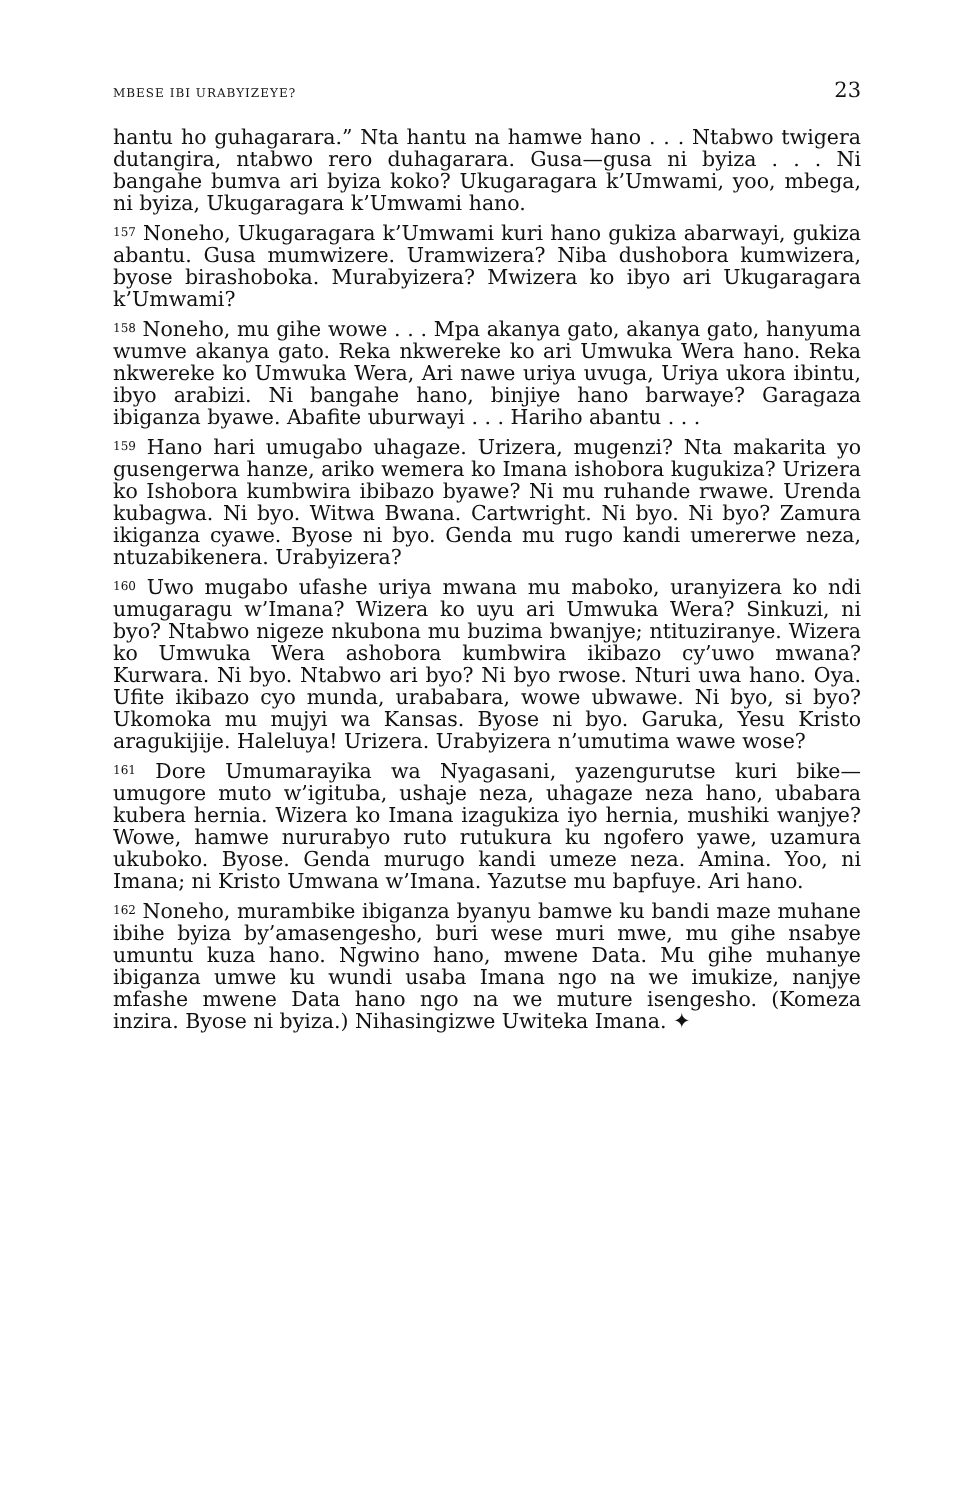MBESE IBI URABYIZEYE? 23
hantu ho guhagarara.” Nta hantu na hamwe hano . . . Ntabwo twigera dutangira, ntabwo rero duhagarara. Gusa—gusa ni byiza . . . Ni bangahe bumva ari byiza koko? Ukugaragara k’Umwami, yoo, mbega, ni byiza, Ukugaragara k’Umwami hano.
<sup>157</sup> Noneho, Ukugaragara k’Umwami kuri hano gukiza abarwayi, gukiza abantu. Gusa mumwizere. Uramwizera? Niba dushobora kumwizera, byose birashoboka. Murabyizera? Mwizera ko ibyo ari Ukugaragara k’Umwami?
<sup>158</sup> Noneho, mu gihe wowe . . . Mpa akanya gato, akanya gato, hanyuma wumve akanya gato. Reka nkwereke ko ari Umwuka Wera hano. Reka nkwereke ko Umwuka Wera, Ari nawe uriya uvuga, Uriya ukora ibintu, ibyo arabizi. Ni bangahe hano, binjiye hano barwaye? Garagaza ibiganza byawe. Abafite uburwayi . . . Hariho abantu . . .
<sup>159</sup> Hano hari umugabo uhagaze. Urizera, mugenzi? Nta makarita yo gusengerwa hanze, ariko wemera ko Imana ishobora kugukiza? Urizera ko Ishobora kumbwira ibibazo byawe? Ni mu ruhande rwawe. Urenda kubagwa. Ni byo. Witwa Bwana. Cartwright. Ni byo. Ni byo? Zamura ikiganza cyawe. Byose ni byo. Genda mu rugo kandi umererwe neza, ntuzabikenera. Urabyizera?
<sup>160</sup> Uwo mugabo ufashe uriya mwana mu maboko, uranyizera ko ndi umugaragu w’Imana? Wizera ko uyu ari Umwuka Wera? Sinkuzi, ni byo? Ntabwo nigeze nkubona mu buzima bwanjye; ntituziranye. Wizera ko Umwuka Wera ashobora kumbwira ikibazo cy’uwo mwana? Kurwara. Ni byo. Ntabwo ari byo? Ni byo rwose. Nturi uwa hano. Oya. Ufite ikibazo cyo munda, urababara, wowe ubwawe. Ni byo, si byo? Ukomoka mu mujyi wa Kansas. Byose ni byo. Garuka, Yesu Kristo aragukijije. Haleluya! Urizera. Urabyizera n’umutima wawe wose?
<sup>161</sup> Dore Umumarayika wa Nyagasani, yazengurutse kuri bike—umugore muto w’igituba, ushaje neza, uhagaze neza hano, ubabara kubera hernia. Wizera ko Imana izagukiza iyo hernia, mushiki wanjye? Wowe, hamwe nururabyo ruto rutukura ku ngofero yawe, uzamura ukuboko. Byose. Genda murugo kandi umeze neza. Amina. Yoo, ni Imana; ni Kristo Umwana w’Imana. Yazutse mu bapfuye. Ari hano.
<sup>162</sup> Noneho, murambike ibiganza byanyu bamwe ku bandi maze muhane ibihe byiza by’amasengesho, buri wese muri mwe, mu gihe nsabye umuntu kuza hano. Ngwino hano, mwene Data. Mu gihe muhanye ibiganza umwe ku wundi usaba Imana ngo na we imukize, nanjye mfashe mwene Data hano ngo na we muture isengesho. (Komeza inzira. Byose ni byiza.) Nihasingizwe Uwiteka Imana. ✦